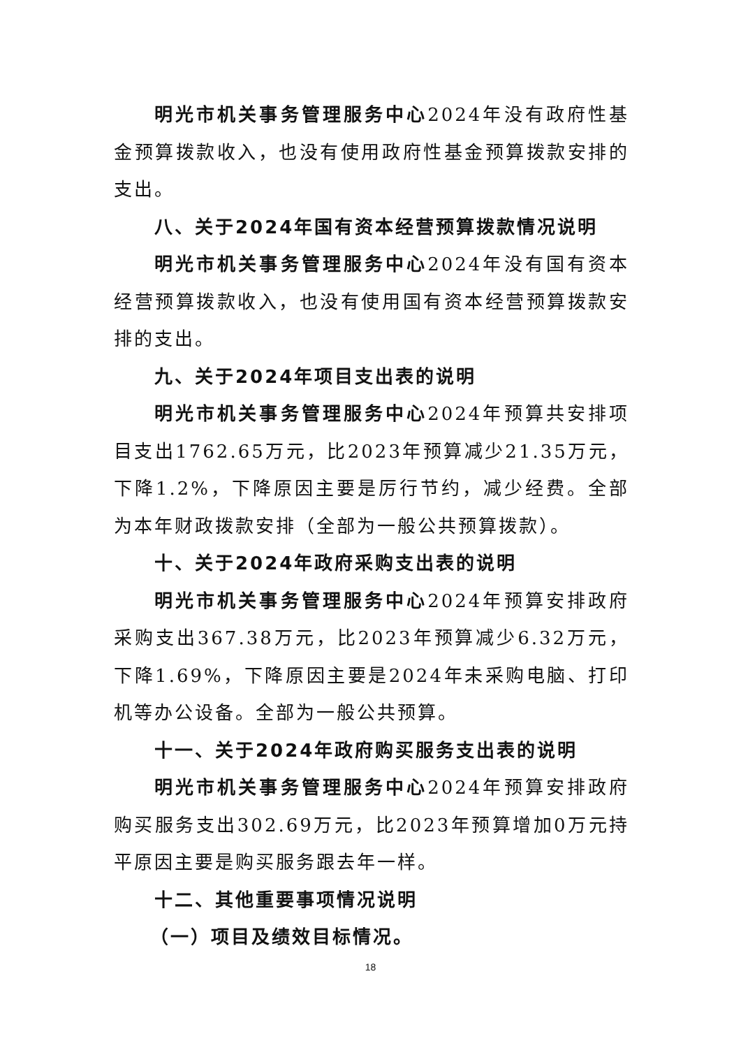明光市机关事务管理服务中心2024年没有政府性基金预算拨款收入，也没有使用政府性基金预算拨款安排的支出。
八、关于2024年国有资本经营预算拨款情况说明
明光市机关事务管理服务中心2024年没有国有资本经营预算拨款收入，也没有使用国有资本经营预算拨款安排的支出。
九、关于2024年项目支出表的说明
明光市机关事务管理服务中心2024年预算共安排项目支出1762.65万元，比2023年预算减少21.35万元，下降1.2%，下降原因主要是厉行节约，减少经费。全部为本年财政拨款安排（全部为一般公共预算拨款）。
十、关于2024年政府采购支出表的说明
明光市机关事务管理服务中心2024年预算安排政府采购支出367.38万元，比2023年预算减少6.32万元，下降1.69%，下降原因主要是2024年未采购电脑、打印机等办公设备。全部为一般公共预算。
十一、关于2024年政府购买服务支出表的说明
明光市机关事务管理服务中心2024年预算安排政府购买服务支出302.69万元，比2023年预算增加0万元持平原因主要是购买服务跟去年一样。
十二、其他重要事项情况说明
（一）项目及绩效目标情况。
18